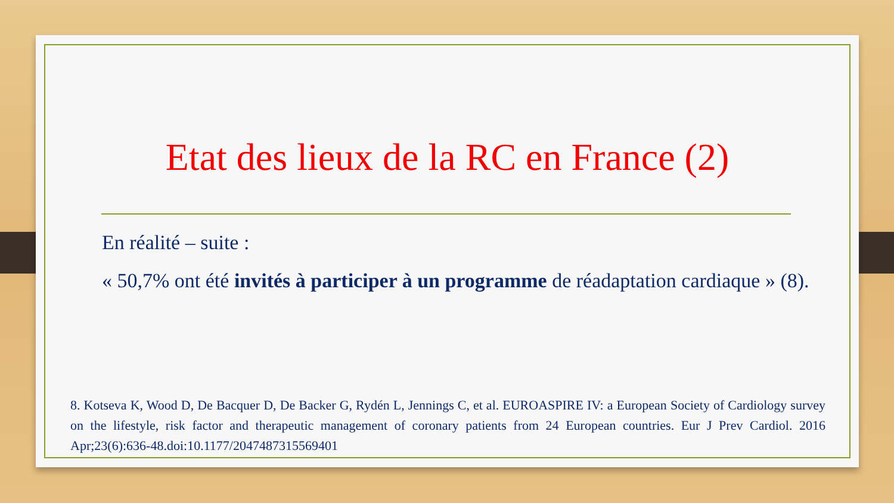Etat des lieux de la RC en France (2)
En réalité – suite :
« 50,7% ont été invités à participer à un programme de réadaptation cardiaque » (8).
8. Kotseva K, Wood D, De Bacquer D, De Backer G, Rydén L, Jennings C, et al. EUROASPIRE IV: a European Society of Cardiology survey on the lifestyle, risk factor and therapeutic management of coronary patients from 24 European countries. Eur J Prev Cardiol. 2016 Apr;23(6):636-48.doi:10.1177/2047487315569401